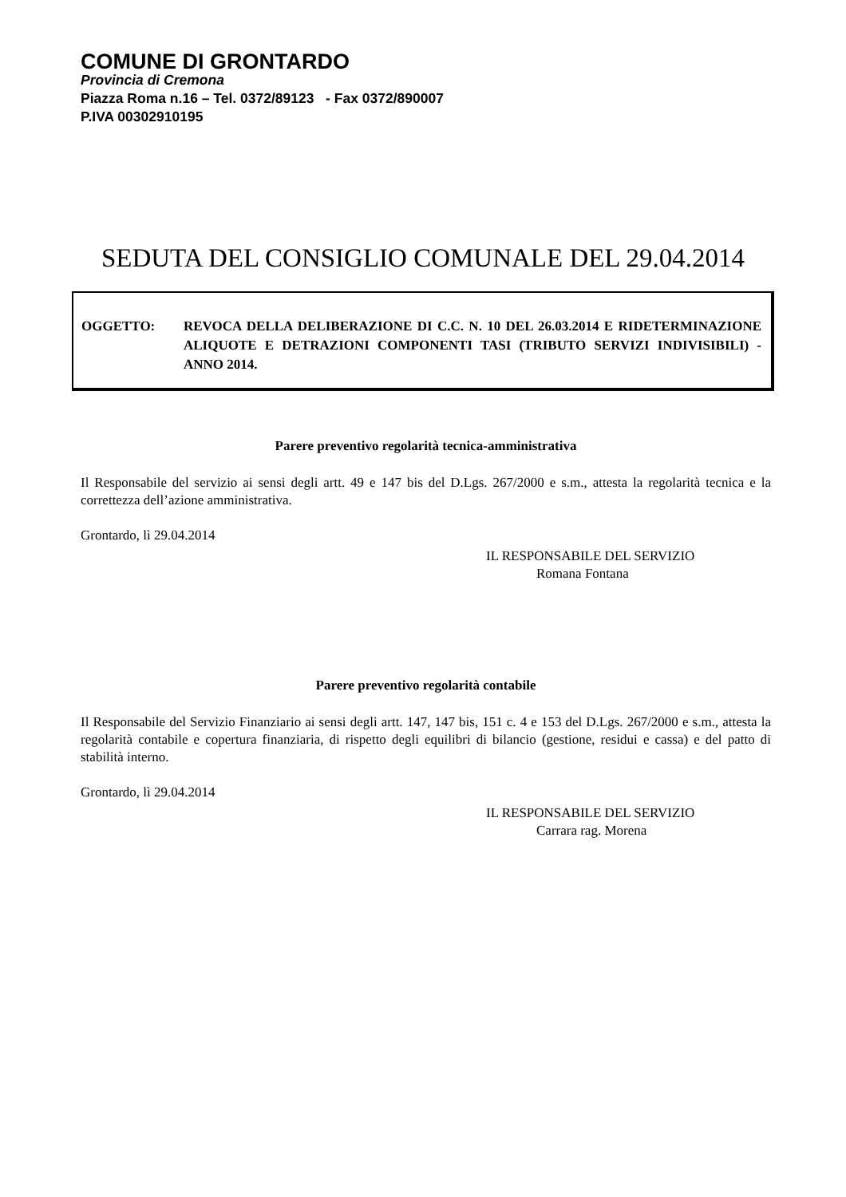COMUNE DI GRONTARDO
Provincia di Cremona
Piazza Roma n.16 – Tel. 0372/89123 - Fax 0372/890007
P.IVA 00302910195
SEDUTA DEL CONSIGLIO COMUNALE DEL 29.04.2014
| OGGETTO: | REVOCA DELLA DELIBERAZIONE DI C.C. N. 10 DEL 26.03.2014 E RIDETERMINAZIONE ALIQUOTE E DETRAZIONI COMPONENTI TASI (TRIBUTO SERVIZI INDIVISIBILI) - ANNO 2014. |
Parere preventivo regolarità tecnica-amministrativa
Il Responsabile del servizio ai sensi degli artt. 49 e 147 bis del D.Lgs. 267/2000 e s.m., attesta la regolarità tecnica e la correttezza dell’azione amministrativa.
Grontardo, lì 29.04.2014
IL RESPONSABILE DEL SERVIZIO
Romana Fontana
Parere preventivo regolarità contabile
Il Responsabile del Servizio Finanziario ai sensi degli artt. 147, 147 bis, 151 c. 4 e 153 del D.Lgs. 267/2000 e s.m., attesta la regolarità contabile e copertura finanziaria, di rispetto degli equilibri di bilancio (gestione, residui e cassa) e del patto di stabilità interno.
Grontardo, lì 29.04.2014
IL RESPONSABILE DEL SERVIZIO
Carrara rag. Morena